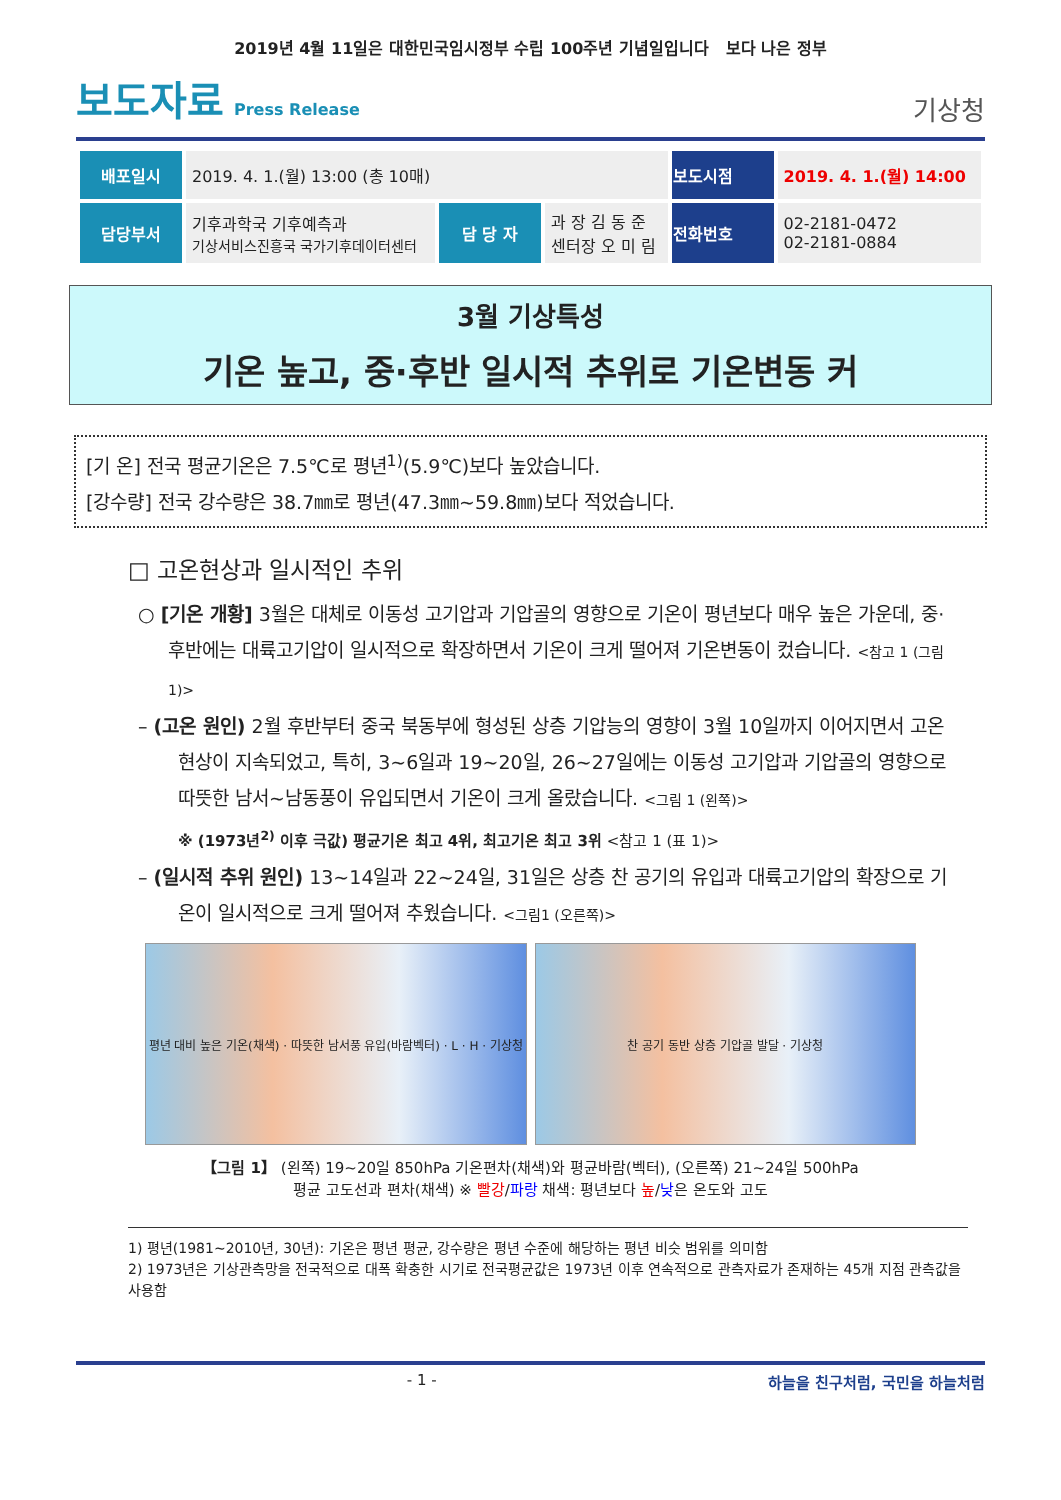2019년 4월 11일은 대한민국임시정부 수립 100주년 기념일입니다 보다 나은 정부
보도자료 Press Release
기상청
| 배포일시 | 2019. 4. 1.(월) 13:00 (총 10매) | | | 보도시점 | 2019. 4. 1.(월) 14:00 |
| 담당부서 | 기후과학국 기후예측과 기상서비스진흥국 국가기후데이터센터 | 담 당 자 | 과 장 김 동 준 센터장 오 미 림 | 전화번호 | 02-2181-0472 02-2181-0884 |
3월 기상특성
기온 높고, 중·후반 일시적 추위로 기온변동 커
[기 온] 전국 평균기온은 7.5℃로 평년<sup>1)</sup>(5.9℃)보다 높았습니다.
[강수량] 전국 강수량은 38.7㎜로 평년(47.3㎜~59.8㎜)보다 적었습니다.
□ 고온현상과 일시적인 추위
○ [기온 개황] 3월은 대체로 이동성 고기압과 기압골의 영향으로 기온이 평년보다 매우 높은 가운데, 중·후반에는 대륙고기압이 일시적으로 확장하면서 기온이 크게 떨어져 기온변동이 컸습니다. <참고 1 (그림 1)>
– (고온 원인) 2월 후반부터 중국 북동부에 형성된 상층 기압능의 영향이 3월 10일까지 이어지면서 고온현상이 지속되었고, 특히, 3~6일과 19~20일, 26~27일에는 이동성 고기압과 기압골의 영향으로 따뜻한 남서~남동풍이 유입되면서 기온이 크게 올랐습니다. <그림 1 (왼쪽)>
※ (1973년<sup>2)</sup> 이후 극값) 평균기온 최고 4위, 최고기온 최고 3위 <참고 1 (표 1)>
– (일시적 추위 원인) 13~14일과 22~24일, 31일은 상층 찬 공기의 유입과 대륙고기압의 확장으로 기온이 일시적으로 크게 떨어져 추웠습니다. <그림1 (오른쪽)>
평년 대비 높은 기온(채색) · 따뜻한 남서풍 유입(바람벡터) · L · H · 기상청
찬 공기 동반 상층 기압골 발달 · 기상청
【그림 1】 (왼쪽) 19~20일 850hPa 기온편차(채색)와 평균바람(벡터), (오른쪽) 21~24일 500hPa
평균 고도선과 편차(채색) ※ 빨강/파랑 채색: 평년보다 높/낮은 온도와 고도
1) 평년(1981~2010년, 30년): 기온은 평년 평균, 강수량은 평년 수준에 해당하는 평년 비슷 범위를 의미함
2) 1973년은 기상관측망을 전국적으로 대폭 확충한 시기로 전국평균값은 1973년 이후 연속적으로 관측자료가 존재하는 45개 지점 관측값을 사용함
- 1 - 하늘을 친구처럼, 국민을 하늘처럼